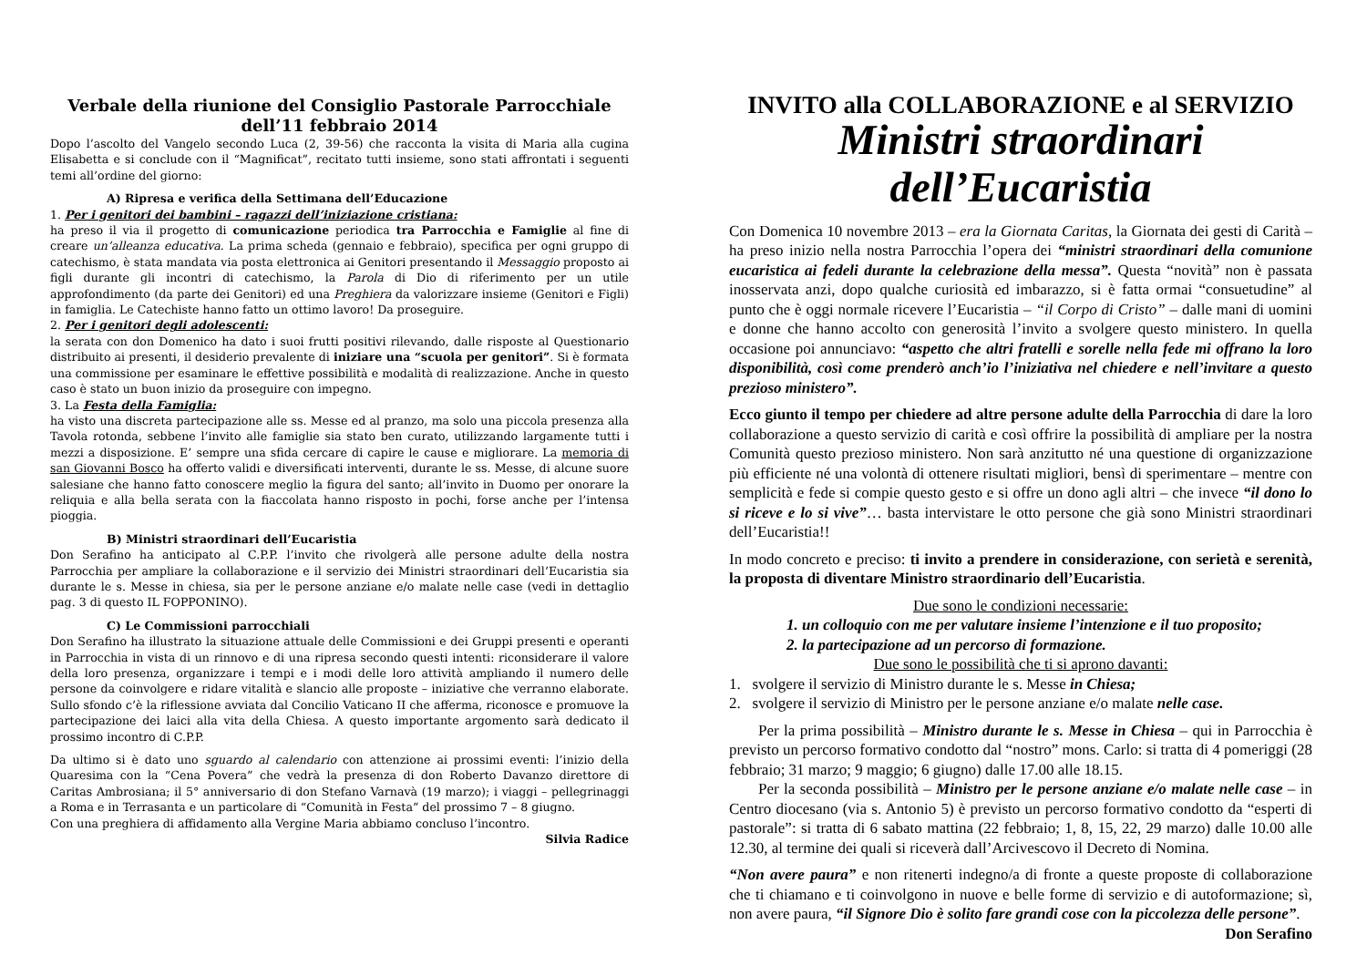Verbale della riunione del Consiglio Pastorale Parrocchiale
dell’11 febbraio 2014
Dopo l’ascolto del Vangelo secondo Luca (2, 39-56) che racconta la visita di Maria alla cugina Elisabetta e si conclude con il “Magnificat”, recitato tutti insieme, sono stati affrontati i seguenti temi all’ordine del giorno:
A) Ripresa e verifica della Settimana dell’Educazione
1. Per i genitori dei bambini – ragazzi dell’iniziazione cristiana:
ha preso il via il progetto di comunicazione periodica tra Parrocchia e Famiglie al fine di creare un’alleanza educativa. La prima scheda (gennaio e febbraio), specifica per ogni gruppo di catechismo, è stata mandata via posta elettronica ai Genitori presentando il Messaggio proposto ai figli durante gli incontri di catechismo, la Parola di Dio di riferimento per un utile approfondimento (da parte dei Genitori) ed una Preghiera da valorizzare insieme (Genitori e Figli) in famiglia. Le Catechiste hanno fatto un ottimo lavoro! Da proseguire.
2. Per i genitori degli adolescenti:
la serata con don Domenico ha dato i suoi frutti positivi rilevando, dalle risposte al Questionario distribuito ai presenti, il desiderio prevalente di iniziare una “scuola per genitori”. Si è formata una commissione per esaminare le effettive possibilità e modalità di realizzazione. Anche in questo caso è stato un buon inizio da proseguire con impegno.
3. La Festa della Famiglia:
ha visto una discreta partecipazione alle ss. Messe ed al pranzo, ma solo una piccola presenza alla Tavola rotonda, sebbene l’invito alle famiglie sia stato ben curato, utilizzando largamente tutti i mezzi a disposizione. E’ sempre una sfida cercare di capire le cause e migliorare. La memoria di san Giovanni Bosco ha offerto validi e diversificati interventi, durante le ss. Messe, di alcune suore salesiane che hanno fatto conoscere meglio la figura del santo; all’invito in Duomo per onorare la reliquia e alla bella serata con la fiaccolata hanno risposto in pochi, forse anche per l’intensa pioggia.
B) Ministri straordinari dell’Eucaristia
Don Serafino ha anticipato al C.P.P. l’invito che rivolgerà alle persone adulte della nostra Parrocchia per ampliare la collaborazione e il servizio dei Ministri straordinari dell’Eucaristia sia durante le s. Messe in chiesa, sia per le persone anziane e/o malate nelle case (vedi in dettaglio pag. 3 di questo IL FOPPONINO).
C) Le Commissioni parrocchiali
Don Serafino ha illustrato la situazione attuale delle Commissioni e dei Gruppi presenti e operanti in Parrocchia in vista di un rinnovo e di una ripresa secondo questi intenti: riconsiderare il valore della loro presenza, organizzare i tempi e i modi delle loro attività ampliando il numero delle persone da coinvolgere e ridare vitalità e slancio alle proposte – iniziative che verranno elaborate. Sullo sfondo c’è la riflessione avviata dal Concilio Vaticano II che afferma, riconosce e promuove la partecipazione dei laici alla vita della Chiesa. A questo importante argomento sarà dedicato il prossimo incontro di C.P.P.
Da ultimo si è dato uno sguardo al calendario con attenzione ai prossimi eventi: l’inizio della Quaresima con la “Cena Povera” che vedrà la presenza di don Roberto Davanzo direttore di Caritas Ambrosiana; il 5° anniversario di don Stefano Varnavà (19 marzo); i viaggi – pellegrinaggi a Roma e in Terrasanta e un particolare di “Comunità in Festa” del prossimo 7 – 8 giugno.
Con una preghiera di affidamento alla Vergine Maria abbiamo concluso l’incontro.
Silvia Radice
INVITO alla COLLABORAZIONE e al SERVIZIO
Ministri straordinari dell’Eucaristia
Con Domenica 10 novembre 2013 – era la Giornata Caritas, la Giornata dei gesti di Carità – ha preso inizio nella nostra Parrocchia l’opera dei “ministri straordinari della comunione eucaristica ai fedeli durante la celebrazione della messa”. Questa “novità” non è passata inosservata anzi, dopo qualche curiosità ed imbarazzo, si è fatta ormai “consuetudine” al punto che è oggi normale ricevere l’Eucaristia – “il Corpo di Cristo” – dalle mani di uomini e donne che hanno accolto con generosità l’invito a svolgere questo ministero. In quella occasione poi annunciavo: “aspetto che altri fratelli e sorelle nella fede mi offrano la loro disponibilità, così come prenderò anch’io l’iniziativa nel chiedere e nell’invitare a questo prezioso ministero”.
Ecco giunto il tempo per chiedere ad altre persone adulte della Parrocchia di dare la loro collaborazione a questo servizio di carità e così offrire la possibilità di ampliare per la nostra Comunità questo prezioso ministero. Non sarà anzitutto né una questione di organizzazione più efficiente né una volontà di ottenere risultati migliori, bensì di sperimentare – mentre con semplicità e fede si compie questo gesto e si offre un dono agli altri – che invece “il dono lo si riceve e lo si vive”… basta intervistare le otto persone che già sono Ministri straordinari dell’Eucaristia!!
In modo concreto e preciso: ti invito a prendere in considerazione, con serietà e serenità, la proposta di diventare Ministro straordinario dell’Eucaristia.
Due sono le condizioni necessarie:
1. un colloquio con me per valutare insieme l’intenzione e il tuo proposito;
2. la partecipazione ad un percorso di formazione.
Due sono le possibilità che ti si aprono davanti:
1. svolgere il servizio di Ministro durante le s. Messe in Chiesa;
2. svolgere il servizio di Ministro per le persone anziane e/o malate nelle case.
Per la prima possibilità – Ministro durante le s. Messe in Chiesa – qui in Parrocchia è previsto un percorso formativo condotto dal “nostro” mons. Carlo: si tratta di 4 pomeriggi (28 febbraio; 31 marzo; 9 maggio; 6 giugno) dalle 17.00 alle 18.15.
Per la seconda possibilità – Ministro per le persone anziane e/o malate nelle case – in Centro diocesano (via s. Antonio 5) è previsto un percorso formativo condotto da “esperti di pastorale”: si tratta di 6 sabato mattina (22 febbraio; 1, 8, 15, 22, 29 marzo) dalle 10.00 alle 12.30, al termine dei quali si riceverà dall’Arcivescovo il Decreto di Nomina.
“Non avere paura” e non ritenerti indegno/a di fronte a queste proposte di collaborazione che ti chiamano e ti coinvolgono in nuove e belle forme di servizio e di autoformazione; sì, non avere paura, “il Signore Dio è solito fare grandi cose con la piccolezza delle persone”. Don Serafino